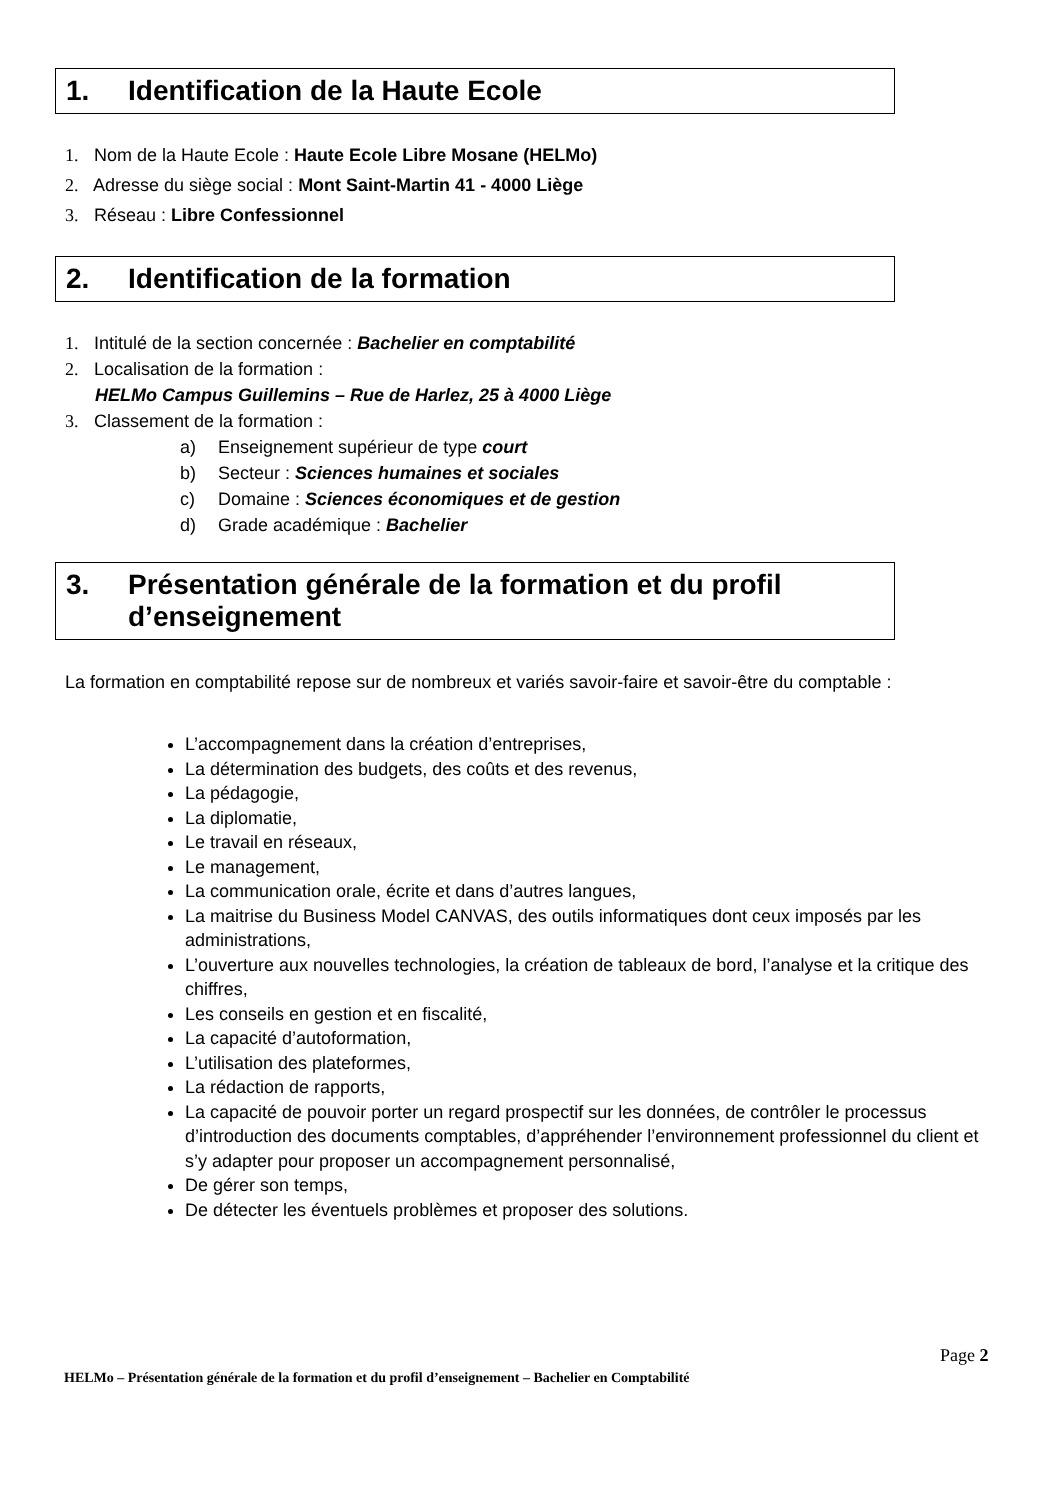1. Identification de la Haute Ecole
1. Nom de la Haute Ecole : Haute Ecole Libre Mosane (HELMo)
2. Adresse du siège social : Mont Saint-Martin 41 - 4000 Liège
3. Réseau : Libre Confessionnel
2. Identification de la formation
1. Intitulé de la section concernée : Bachelier en comptabilité
2. Localisation de la formation :
HELMo Campus Guillemins – Rue de Harlez, 25 à 4000 Liège
3. Classement de la formation :
a) Enseignement supérieur de type court
b) Secteur : Sciences humaines et sociales
c) Domaine : Sciences économiques et de gestion
d) Grade académique : Bachelier
3. Présentation générale de la formation et du profil d’enseignement
La formation en comptabilité repose sur de nombreux et variés savoir-faire et savoir-être du comptable :
L’accompagnement dans la création d’entreprises,
La détermination des budgets, des coûts et des revenus,
La pédagogie,
La diplomatie,
Le travail en réseaux,
Le management,
La communication orale, écrite et dans d’autres langues,
La maitrise du Business Model CANVAS, des outils informatiques dont ceux imposés par les administrations,
L’ouverture aux nouvelles technologies, la création de tableaux de bord, l’analyse et la critique des chiffres,
Les conseils en gestion et en fiscalité,
La capacité d’autoformation,
L’utilisation des plateformes,
La rédaction de rapports,
La capacité de pouvoir porter un regard prospectif sur les données, de contrôler le processus d’introduction des documents comptables, d’appréhender l’environnement professionnel du client et s’y adapter pour proposer un accompagnement personnalisé,
De gérer son temps,
De détecter les éventuels problèmes et proposer des solutions.
Page 2
HELMo – Présentation générale de la formation et du profil d’enseignement – Bachelier en Comptabilité